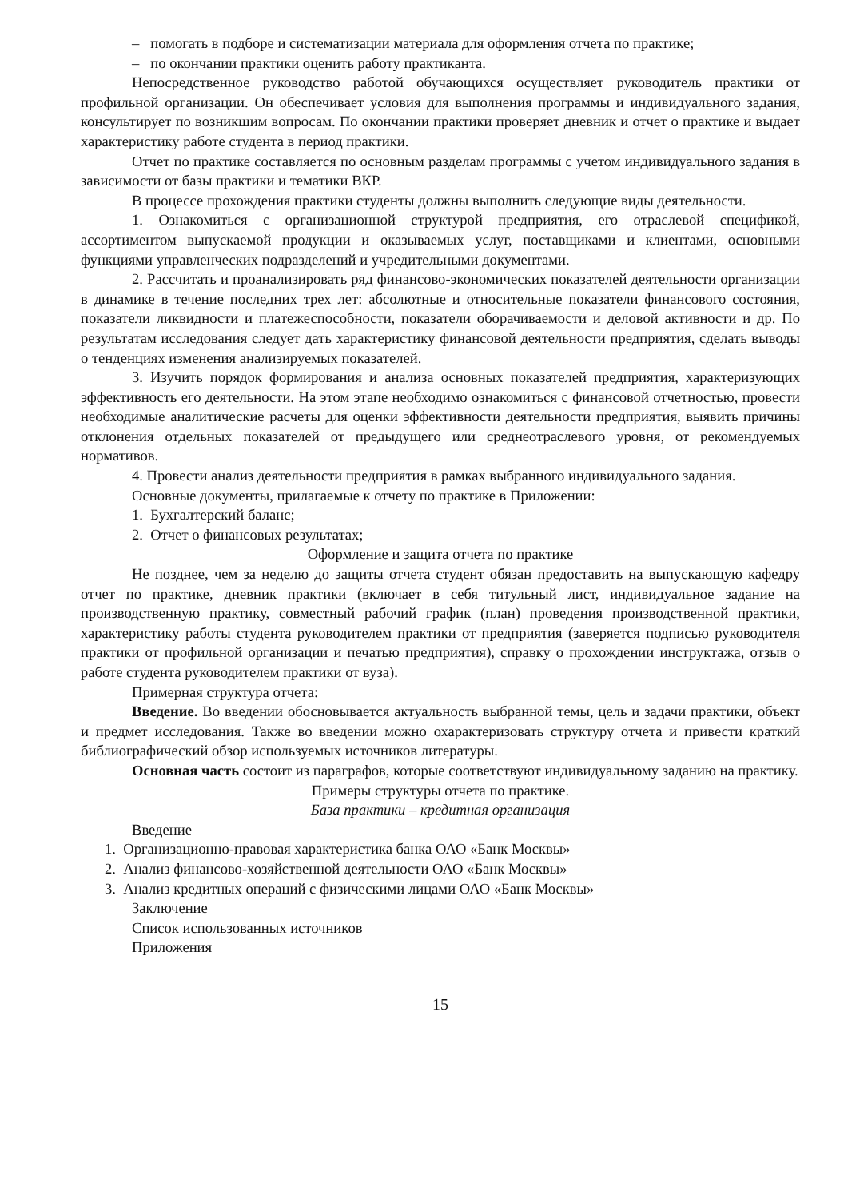– помогать в подборе и систематизации материала для оформления отчета по практике;
– по окончании практики оценить работу практиканта.
Непосредственное руководство работой обучающихся осуществляет руководитель практики от профильной организации. Он обеспечивает условия для выполнения программы и индивидуального задания, консультирует по возникшим вопросам. По окончании практики проверяет дневник и отчет о практике и выдает характеристику работе студента в период практики.
Отчет по практике составляется по основным разделам программы с учетом индивидуального задания в зависимости от базы практики и тематики ВКР.
В процессе прохождения практики студенты должны выполнить следующие виды деятельности.
1. Ознакомиться с организационной структурой предприятия, его отраслевой спецификой, ассортиментом выпускаемой продукции и оказываемых услуг, поставщиками и клиентами, основными функциями управленческих подразделений и учредительными документами.
2. Рассчитать и проанализировать ряд финансово-экономических показателей деятельности организации в динамике в течение последних трех лет: абсолютные и относительные показатели финансового состояния, показатели ликвидности и платежеспособности, показатели оборачиваемости и деловой активности и др. По результатам исследования следует дать характеристику финансовой деятельности предприятия, сделать выводы о тенденциях изменения анализируемых показателей.
3. Изучить порядок формирования и анализа основных показателей предприятия, характеризующих эффективность его деятельности. На этом этапе необходимо ознакомиться с финансовой отчетностью, провести необходимые аналитические расчеты для оценки эффективности деятельности предприятия, выявить причины отклонения отдельных показателей от предыдущего или среднеотраслевого уровня, от рекомендуемых нормативов.
4. Провести анализ деятельности предприятия в рамках выбранного индивидуального задания.
Основные документы, прилагаемые к отчету по практике в Приложении:
1. Бухгалтерский баланс;
2. Отчет о финансовых результатах;
Оформление и защита отчета по практике
Не позднее, чем за неделю до защиты отчета студент обязан предоставить на выпускающую кафедру отчет по практике, дневник практики (включает в себя титульный лист, индивидуальное задание на производственную практику, совместный рабочий график (план) проведения производственной практики, характеристику работы студента руководителем практики от предприятия (заверяется подписью руководителя практики от профильной организации и печатью предприятия), справку о прохождении инструктажа, отзыв о работе студента руководителем практики от вуза).
Примерная структура отчета:
Введение. Во введении обосновывается актуальность выбранной темы, цель и задачи практики, объект и предмет исследования. Также во введении можно охарактеризовать структуру отчета и привести краткий библиографический обзор используемых источников литературы.
Основная часть состоит из параграфов, которые соответствуют индивидуальному заданию на практику.
Примеры структуры отчета по практике.
База практики – кредитная организация
Введение
1. Организационно-правовая характеристика банка ОАО «Банк Москвы»
2. Анализ финансово-хозяйственной деятельности ОАО «Банк Москвы»
3. Анализ кредитных операций с физическими лицами ОАО «Банк Москвы»
Заключение
Список использованных источников
Приложения
15